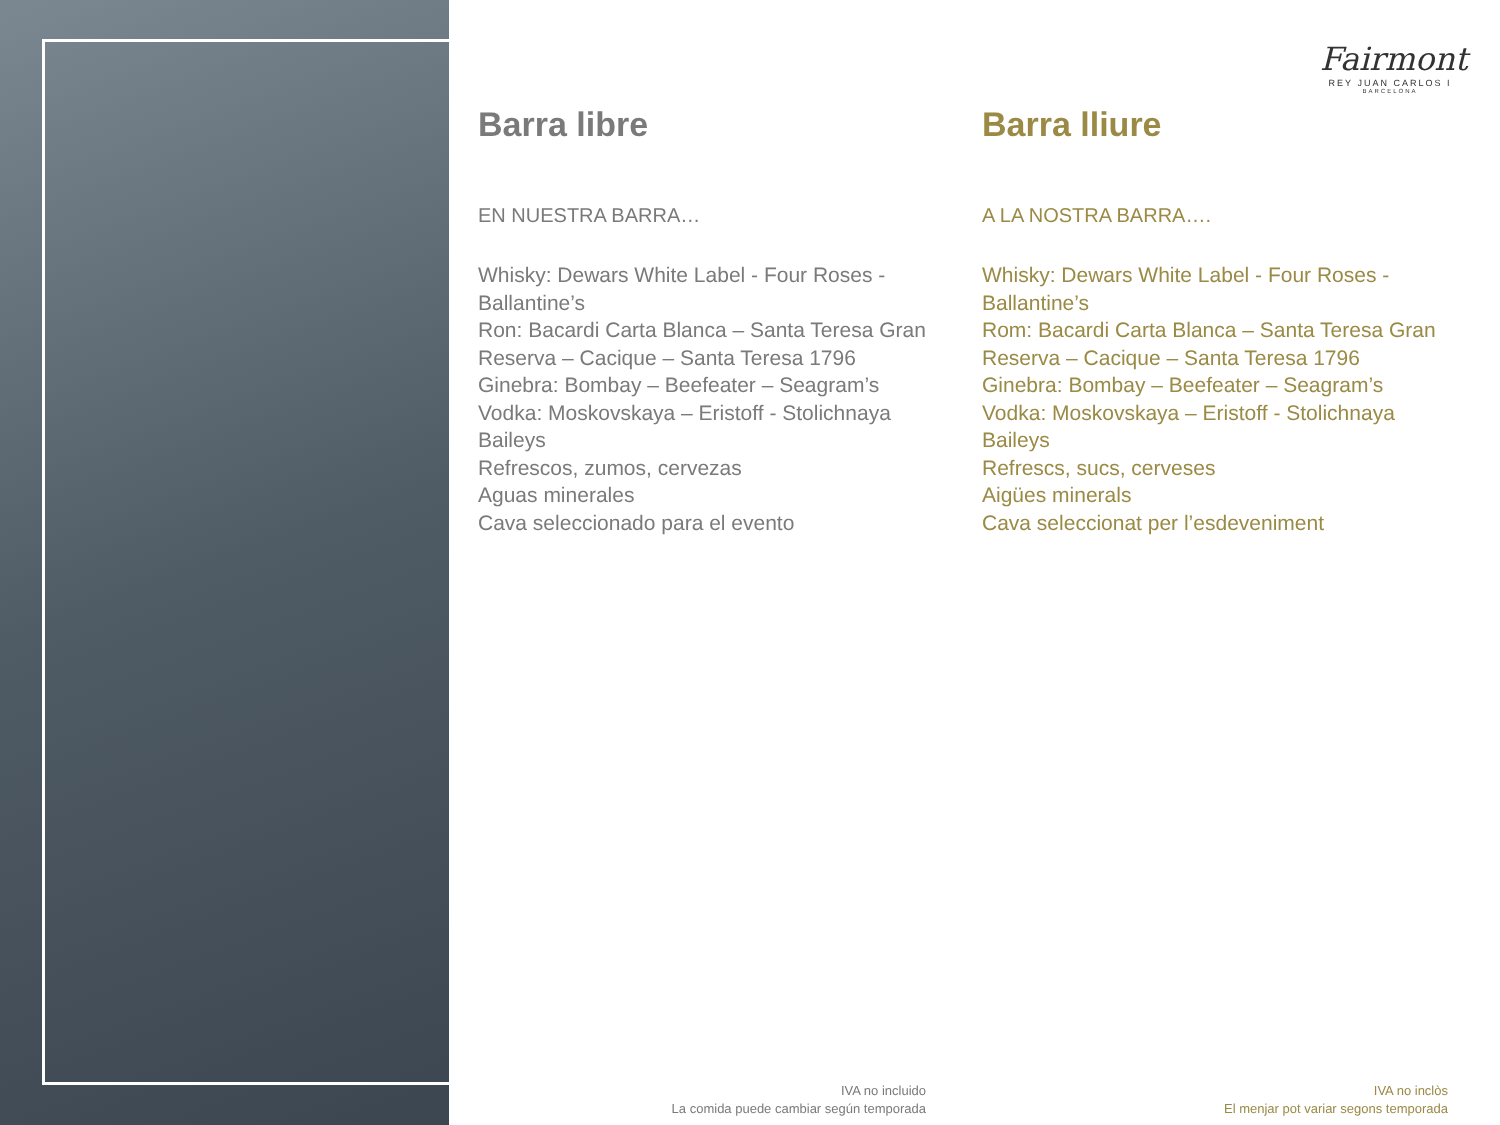Fairmont
REY JUAN CARLOS I
BARCELONA
Barra libre
EN NUESTRA BARRA…
Whisky: Dewars White Label - Four Roses - Ballantine’s
Ron: Bacardi Carta Blanca – Santa Teresa Gran Reserva – Cacique – Santa Teresa 1796
Ginebra: Bombay – Beefeater – Seagram’s
Vodka: Moskovskaya – Eristoff - Stolichnaya
Baileys
Refrescos, zumos, cervezas
Aguas minerales
Cava seleccionado para el evento
Barra lliure
A LA NOSTRA BARRA….
Whisky: Dewars White Label - Four Roses - Ballantine’s
Rom: Bacardi Carta Blanca – Santa Teresa Gran Reserva – Cacique – Santa Teresa 1796
Ginebra: Bombay – Beefeater – Seagram’s
Vodka: Moskovskaya – Eristoff - Stolichnaya
Baileys
Refrescs, sucs, cerveses
Aigües minerals
Cava seleccionat per l’esdeveniment
IVA no incluido
La comida puede cambiar según temporada
IVA no inclòs
El menjar pot variar segons temporada